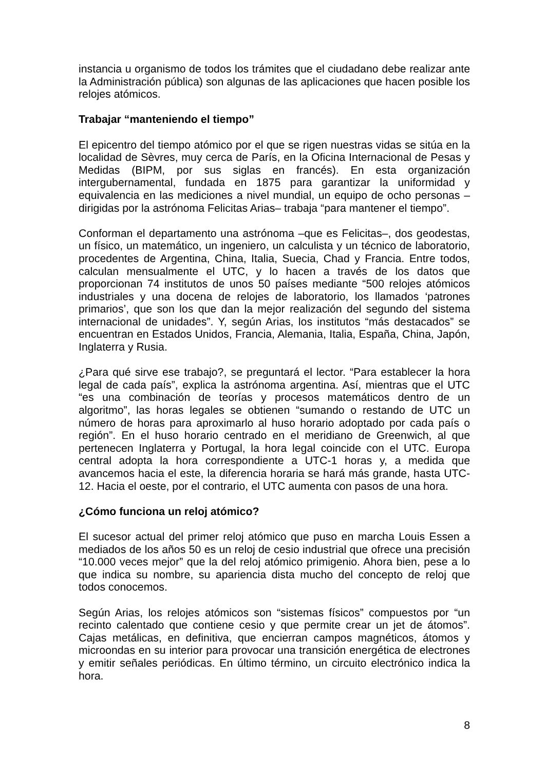instancia u organismo de todos los trámites que el ciudadano debe realizar ante la Administración pública) son algunas de las aplicaciones que hacen posible los relojes atómicos.
Trabajar “manteniendo el tiempo”
El epicentro del tiempo atómico por el que se rigen nuestras vidas se sitúa en la localidad de Sèvres, muy cerca de París, en la Oficina Internacional de Pesas y Medidas (BIPM, por sus siglas en francés). En esta organización intergubernamental, fundada en 1875 para garantizar la uniformidad y equivalencia en las mediciones a nivel mundial, un equipo de ocho personas –dirigidas por la astrónoma Felicitas Arias– trabaja “para mantener el tiempo”.
Conforman el departamento una astrónoma –que es Felicitas–, dos geodestas, un físico, un matemático, un ingeniero, un calculista y un técnico de laboratorio, procedentes de Argentina, China, Italia, Suecia, Chad y Francia. Entre todos, calculan mensualmente el UTC, y lo hacen a través de los datos que proporcionan 74 institutos de unos 50 países mediante “500 relojes atómicos industriales y una docena de relojes de laboratorio, los llamados ‘patrones primarios’, que son los que dan la mejor realización del segundo del sistema internacional de unidades”. Y, según Arias, los institutos “más destacados” se encuentran en Estados Unidos, Francia, Alemania, Italia, España, China, Japón, Inglaterra y Rusia.
¿Para qué sirve ese trabajo?, se preguntará el lector. “Para establecer la hora legal de cada país”, explica la astrónoma argentina. Así, mientras que el UTC “es una combinación de teorías y procesos matemáticos dentro de un algoritmo”, las horas legales se obtienen “sumando o restando de UTC un número de horas para aproximarlo al huso horario adoptado por cada país o región”. En el huso horario centrado en el meridiano de Greenwich, al que pertenecen Inglaterra y Portugal, la hora legal coincide con el UTC. Europa central adopta la hora correspondiente a UTC-1 horas y, a medida que avancemos hacia el este, la diferencia horaria se hará más grande, hasta UTC-12. Hacia el oeste, por el contrario, el UTC aumenta con pasos de una hora.
¿Cómo funciona un reloj atómico?
El sucesor actual del primer reloj atómico que puso en marcha Louis Essen a mediados de los años 50 es un reloj de cesio industrial que ofrece una precisión “10.000 veces mejor” que la del reloj atómico primigenio. Ahora bien, pese a lo que indica su nombre, su apariencia dista mucho del concepto de reloj que todos conocemos.
Según Arias, los relojes atómicos son “sistemas físicos” compuestos por “un recinto calentado que contiene cesio y que permite crear un jet de átomos”. Cajas metálicas, en definitiva, que encierran campos magnéticos, átomos y microondas en su interior para provocar una transición energética de electrones y emitir señales periódicas. En último término, un circuito electrónico indica la hora.
8